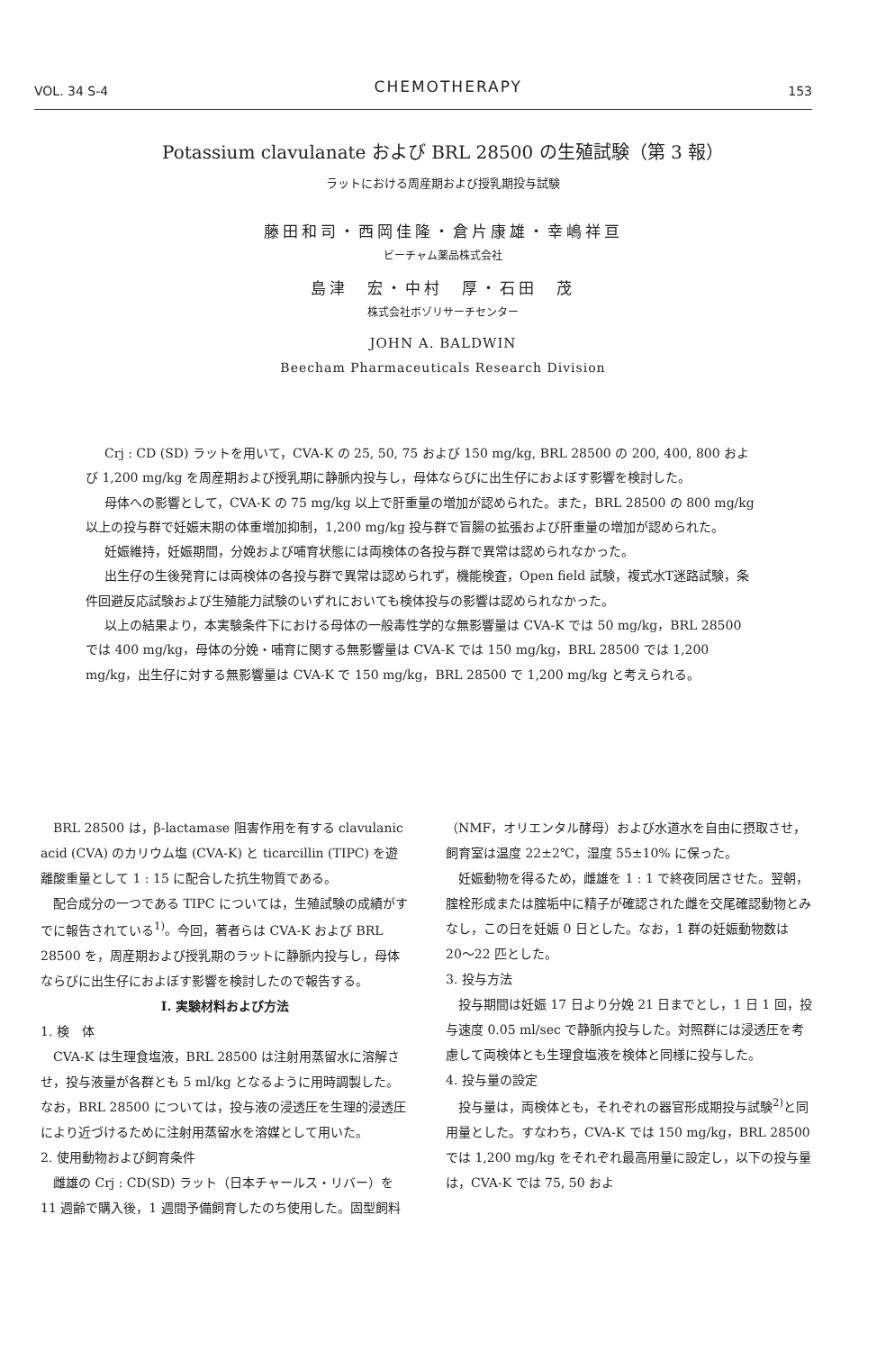VOL. 34 S-4 CHEMOTHERAPY 153
Potassium clavulanate および BRL 28500 の生殖試験（第 3 報）
ラットにおける周産期および授乳期投与試験
藤田和司・西岡佳隆・倉片康雄・幸嶋祥亘
ビーチャム薬品株式会社
島津　宏・中村　厚・石田　茂
株式会社ボゾリサーチセンター
JOHN A. BALDWIN
Beecham Pharmaceuticals Research Division
Crj : CD (SD) ラットを用いて，CVA-K の 25, 50, 75 および 150 mg/kg, BRL 28500 の 200, 400, 800 および 1,200 mg/kg を周産期および授乳期に静脈内投与し，母体ならびに出生仔におよぼす影響を検討した。
母体への影響として，CVA-K の 75 mg/kg 以上で肝重量の増加が認められた。また，BRL 28500 の 800 mg/kg 以上の投与群で妊娠末期の体重増加抑制，1,200 mg/kg 投与群で盲腸の拡張および肝重量の増加が認められた。
妊娠維持，妊娠期間，分娩および哺育状態には両検体の各投与群で異常は認められなかった。
出生仔の生後発育には両検体の各投与群で異常は認められず，機能検査，Open field 試験，複式水T迷路試験，条件回避反応試験および生殖能力試験のいずれにおいても検体投与の影響は認められなかった。
以上の結果より，本実験条件下における母体の一般毒性学的な無影響量は CVA-K では 50 mg/kg，BRL 28500 では 400 mg/kg，母体の分娩・哺育に関する無影響量は CVA-K では 150 mg/kg，BRL 28500 では 1,200 mg/kg，出生仔に対する無影響量は CVA-K で 150 mg/kg，BRL 28500 で 1,200 mg/kg と考えられる。
BRL 28500 は，β-lactamase 阻害作用を有する clavulanic acid (CVA) のカリウム塩 (CVA-K) と ticarcillin (TIPC) を遊離酸重量として 1 : 15 に配合した抗生物質である。
配合成分の一つである TIPC については，生殖試験の成績がすでに報告されている<sup>1)</sup>。今回，著者らは CVA-K および BRL 28500 を，周産期および授乳期のラットに静脈内投与し，母体ならびに出生仔におよぼす影響を検討したので報告する。
I. 実験材料および方法
1. 検　体
CVA-K は生理食塩液，BRL 28500 は注射用蒸留水に溶解させ，投与液量が各群とも 5 ml/kg となるように用時調製した。なお，BRL 28500 については，投与液の浸透圧を生理的浸透圧により近づけるために注射用蒸留水を溶媒として用いた。
2. 使用動物および飼育条件
雌雄の Crj : CD(SD) ラット（日本チャールス・リバー）を 11 週齢で購入後，1 週間予備飼育したのち使用した。固型飼料（NMF，オリエンタル酵母）および水道水を自由に摂取させ，飼育室は温度 22±2℃，湿度 55±10% に保った。
妊娠動物を得るため，雌雄を 1 : 1 で終夜同居させた。翌朝，腟栓形成または腟垢中に精子が確認された雌を交尾確認動物とみなし，この日を妊娠 0 日とした。なお，1 群の妊娠動物数は 20〜22 匹とした。
3. 投与方法
投与期間は妊娠 17 日より分娩 21 日までとし，1 日 1 回，投与速度 0.05 ml/sec で静脈内投与した。対照群には浸透圧を考慮して両検体とも生理食塩液を検体と同様に投与した。
4. 投与量の設定
投与量は，両検体とも，それぞれの器官形成期投与試験<sup>2)</sup>と同用量とした。すなわち，CVA-K では 150 mg/kg，BRL 28500 では 1,200 mg/kg をそれぞれ最高用量に設定し，以下の投与量は，CVA-K では 75, 50 およ